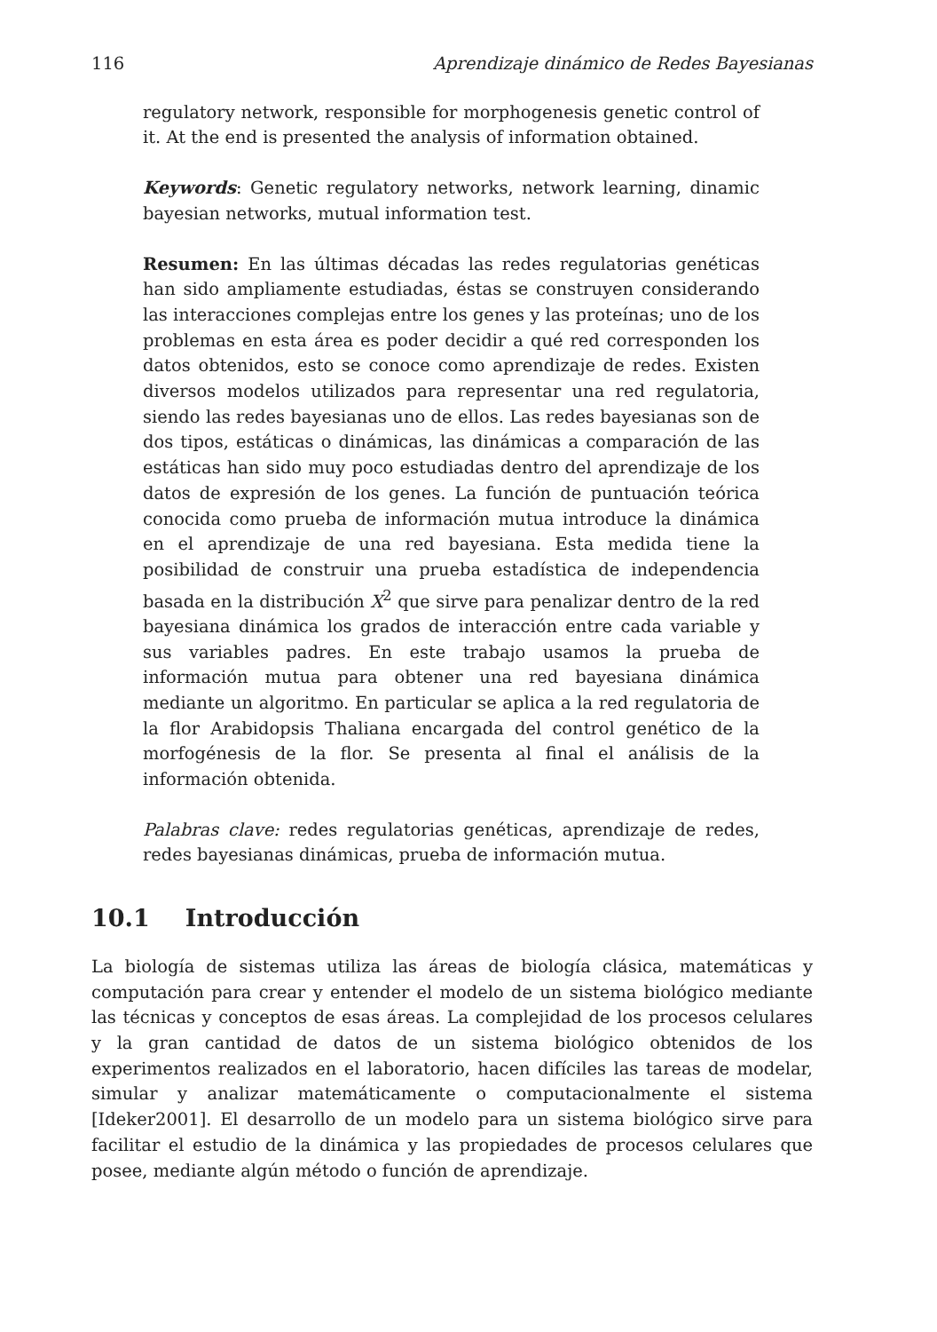116 Aprendizaje dinámico de Redes Bayesianas
regulatory network, responsible for morphogenesis genetic control of it. At the end is presented the analysis of information obtained.
Keywords: Genetic regulatory networks, network learning, dinamic bayesian networks, mutual information test.
Resumen: En las últimas décadas las redes regulatorias genéticas han sido ampliamente estudiadas, éstas se construyen considerando las interacciones complejas entre los genes y las proteínas; uno de los problemas en esta área es poder decidir a qué red corresponden los datos obtenidos, esto se conoce como aprendizaje de redes. Existen diversos modelos utilizados para representar una red regulatoria, siendo las redes bayesianas uno de ellos. Las redes bayesianas son de dos tipos, estáticas o dinámicas, las dinámicas a comparación de las estáticas han sido muy poco estudiadas dentro del aprendizaje de los datos de expresión de los genes. La función de puntuación teórica conocida como prueba de información mutua introduce la dinámica en el aprendizaje de una red bayesiana. Esta medida tiene la posibilidad de construir una prueba estadística de independencia basada en la distribución X<sup>2</sup> que sirve para penalizar dentro de la red bayesiana dinámica los grados de interacción entre cada variable y sus variables padres. En este trabajo usamos la prueba de información mutua para obtener una red bayesiana dinámica mediante un algoritmo. En particular se aplica a la red regulatoria de la flor Arabidopsis Thaliana encargada del control genético de la morfogénesis de la flor. Se presenta al final el análisis de la información obtenida.
Palabras clave: redes regulatorias genéticas, aprendizaje de redes, redes bayesianas dinámicas, prueba de información mutua.
10.1 Introducción
La biología de sistemas utiliza las áreas de biología clásica, matemáticas y computación para crear y entender el modelo de un sistema biológico mediante las técnicas y conceptos de esas áreas. La complejidad de los procesos celulares y la gran cantidad de datos de un sistema biológico obtenidos de los experimentos realizados en el laboratorio, hacen difíciles las tareas de modelar, simular y analizar matemáticamente o computacionalmente el sistema [Ideker2001]. El desarrollo de un modelo para un sistema biológico sirve para facilitar el estudio de la dinámica y las propiedades de procesos celulares que posee, mediante algún método o función de aprendizaje.